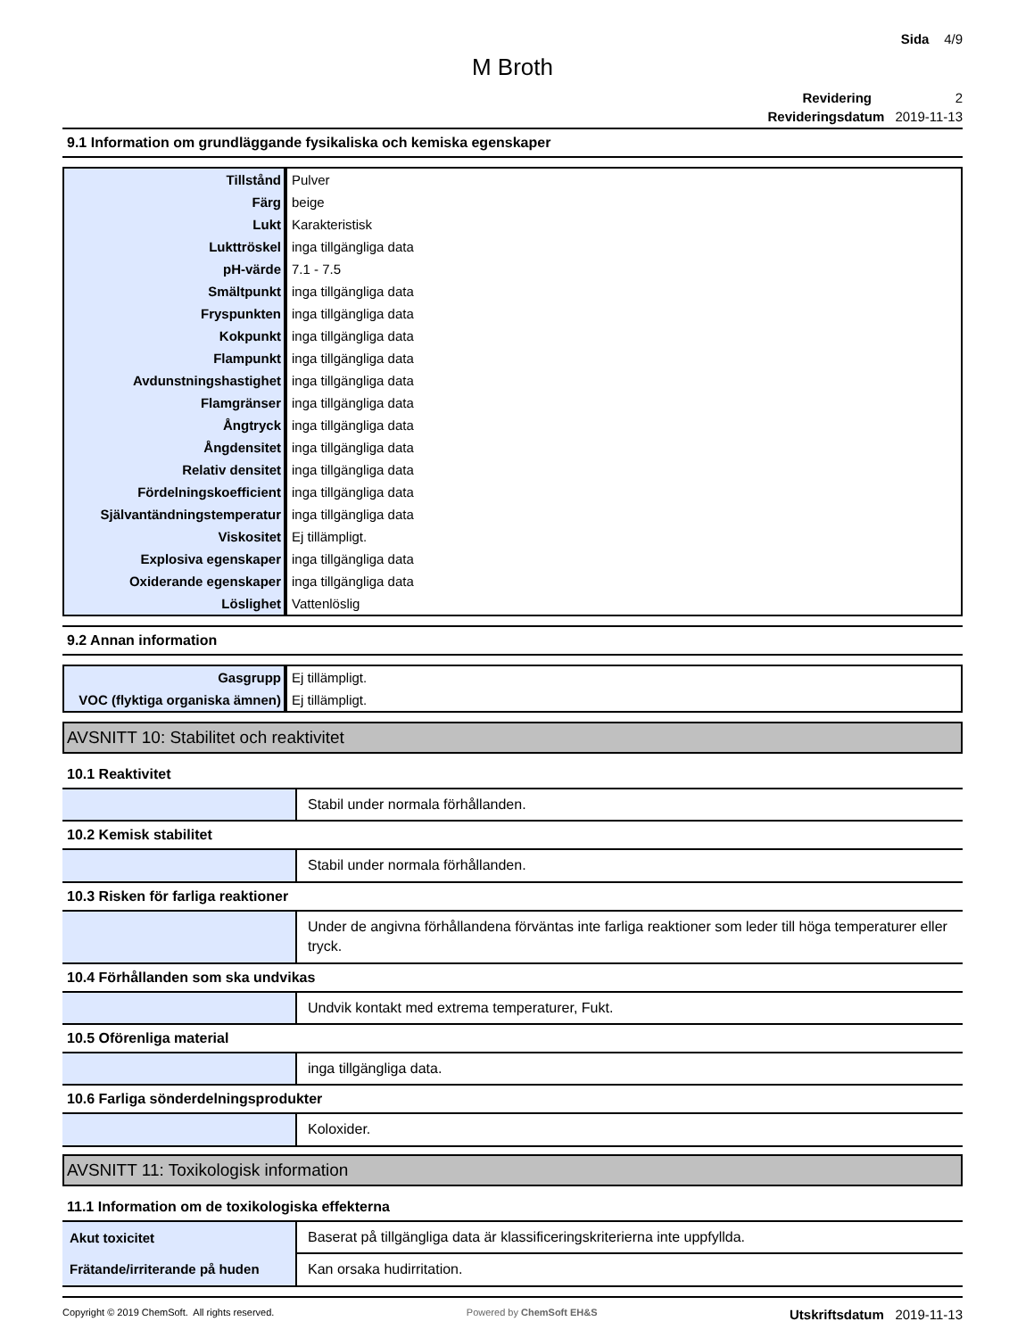Sida 4/9
M Broth
Revidering 2
Revideringsdatum 2019-11-13
9.1 Information om grundläggande fysikaliska och kemiska egenskaper
| Tillstånd | Pulver |
| Färg | beige |
| Lukt | Karakteristisk |
| Lukttröskel | inga tillgängliga data |
| pH-värde | 7.1 - 7.5 |
| Smältpunkt | inga tillgängliga data |
| Fryspunkten | inga tillgängliga data |
| Kokpunkt | inga tillgängliga data |
| Flampunkt | inga tillgängliga data |
| Avdunstningshastighet | inga tillgängliga data |
| Flamgränser | inga tillgängliga data |
| Ångtryck | inga tillgängliga data |
| Ångdensitet | inga tillgängliga data |
| Relativ densitet | inga tillgängliga data |
| Fördelningskoefficient | inga tillgängliga data |
| Självantändningstemperatur | inga tillgängliga data |
| Viskositet | Ej tillämpligt. |
| Explosiva egenskaper | inga tillgängliga data |
| Oxiderande egenskaper | inga tillgängliga data |
| Löslighet | Vattenlöslig |
9.2 Annan information
| Gasgrupp | Ej tillämpligt. |
| VOC (flyktiga organiska ämnen) | Ej tillämpligt. |
AVSNITT 10: Stabilitet och reaktivitet
10.1 Reaktivitet
| | Stabil under normala förhållanden. |
10.2 Kemisk stabilitet
| | Stabil under normala förhållanden. |
10.3 Risken för farliga reaktioner
| | Under de angivna förhållandena förväntas inte farliga reaktioner som leder till höga temperaturer eller tryck. |
10.4 Förhållanden som ska undvikas
| | Undvik kontakt med extrema temperaturer, Fukt. |
10.5 Oförenliga material
| | inga tillgängliga data. |
10.6 Farliga sönderdelningsprodukter
| | Koloxider. |
AVSNITT 11: Toxikologisk information
11.1 Information om de toxikologiska effekterna
| Akut toxicitet | Baserat på tillgängliga data är klassificeringskriterierna inte uppfyllda. |
| Frätande/irriterande på huden | Kan orsaka hudirritation. |
Copyright © 2019 ChemSoft. All rights reserved. Powered by ChemSoft EH&S Utskriftsdatum 2019-11-13